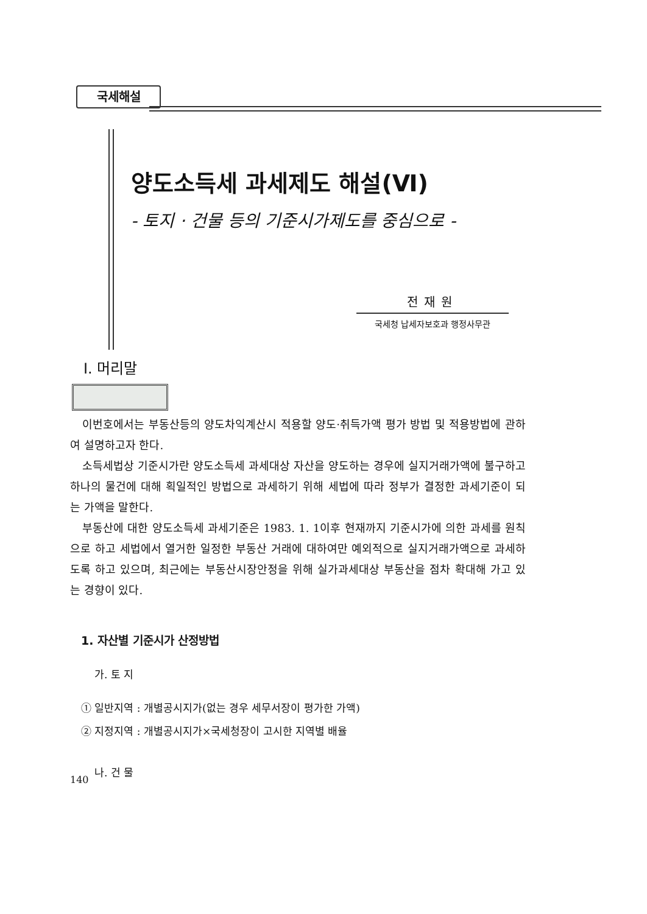국세해설
양도소득세 과세제도 해설(Ⅵ)
- 토지 · 건물 등의 기준시가제도를 중심으로 -
전재원
국세청 납세자보호과 행정사무관
Ⅰ. 머리말
이번호에서는 부동산등의 양도차익계산시 적용할 양도·취득가액 평가 방법 및 적용방법에 관하여 설명하고자 한다.
소득세법상 기준시가란 양도소득세 과세대상 자산을 양도하는 경우에 실지거래가액에 불구하고 하나의 물건에 대해 획일적인 방법으로 과세하기 위해 세법에 따라 정부가 결정한 과세기준이 되는 가액을 말한다.
부동산에 대한 양도소득세 과세기준은 1983. 1. 1이후 현재까지 기준시가에 의한 과세를 원칙으로 하고 세법에서 열거한 일정한 부동산 거래에 대하여만 예외적으로 실지거래가액으로 과세하도록 하고 있으며, 최근에는 부동산시장안정을 위해 실가과세대상 부동산을 점차 확대해 가고 있는 경향이 있다.
1. 자산별 기준시가 산정방법
가. 토 지
① 일반지역 : 개별공시지가(없는 경우 세무서장이 평가한 가액)
② 지정지역 : 개별공시지가×국세청장이 고시한 지역별 배율
나. 건 물
140